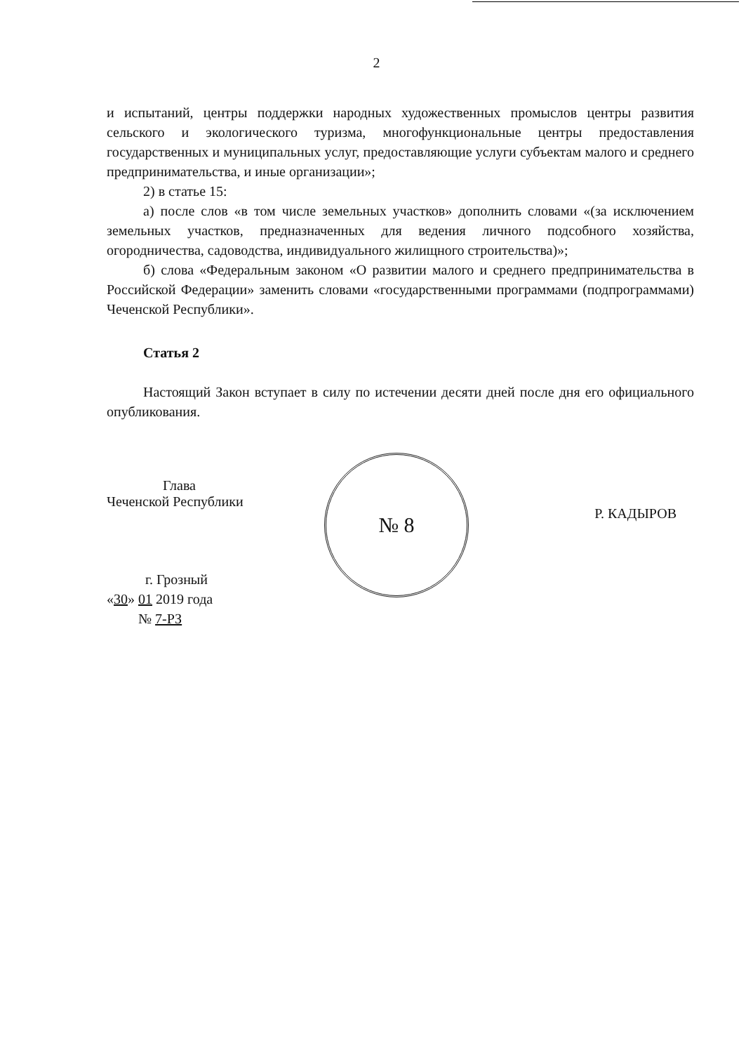2
и испытаний, центры поддержки народных художественных промыслов центры развития сельского и экологического туризма, многофункциональные центры предоставления государственных и муниципальных услуг, предоставляющие услуги субъектам малого и среднего предпринимательства, и иные организации»;
2) в статье 15:
а) после слов «в том числе земельных участков» дополнить словами «(за исключением земельных участков, предназначенных для ведения личного подсобного хозяйства, огородничества, садоводства, индивидуального жилищного строительства)»;
б) слова «Федеральным законом «О развитии малого и среднего предпринимательства в Российской Федерации» заменить словами «государственными программами (подпрограммами) Чеченской Республики».
Статья 2
Настоящий Закон вступает в силу по истечении десяти дней после дня его официального опубликования.
Глава
Чеченской Республики
№ 8
Р. КАДЫРОВ
г. Грозный
«30» 01 2019 года
№ 7-РЗ